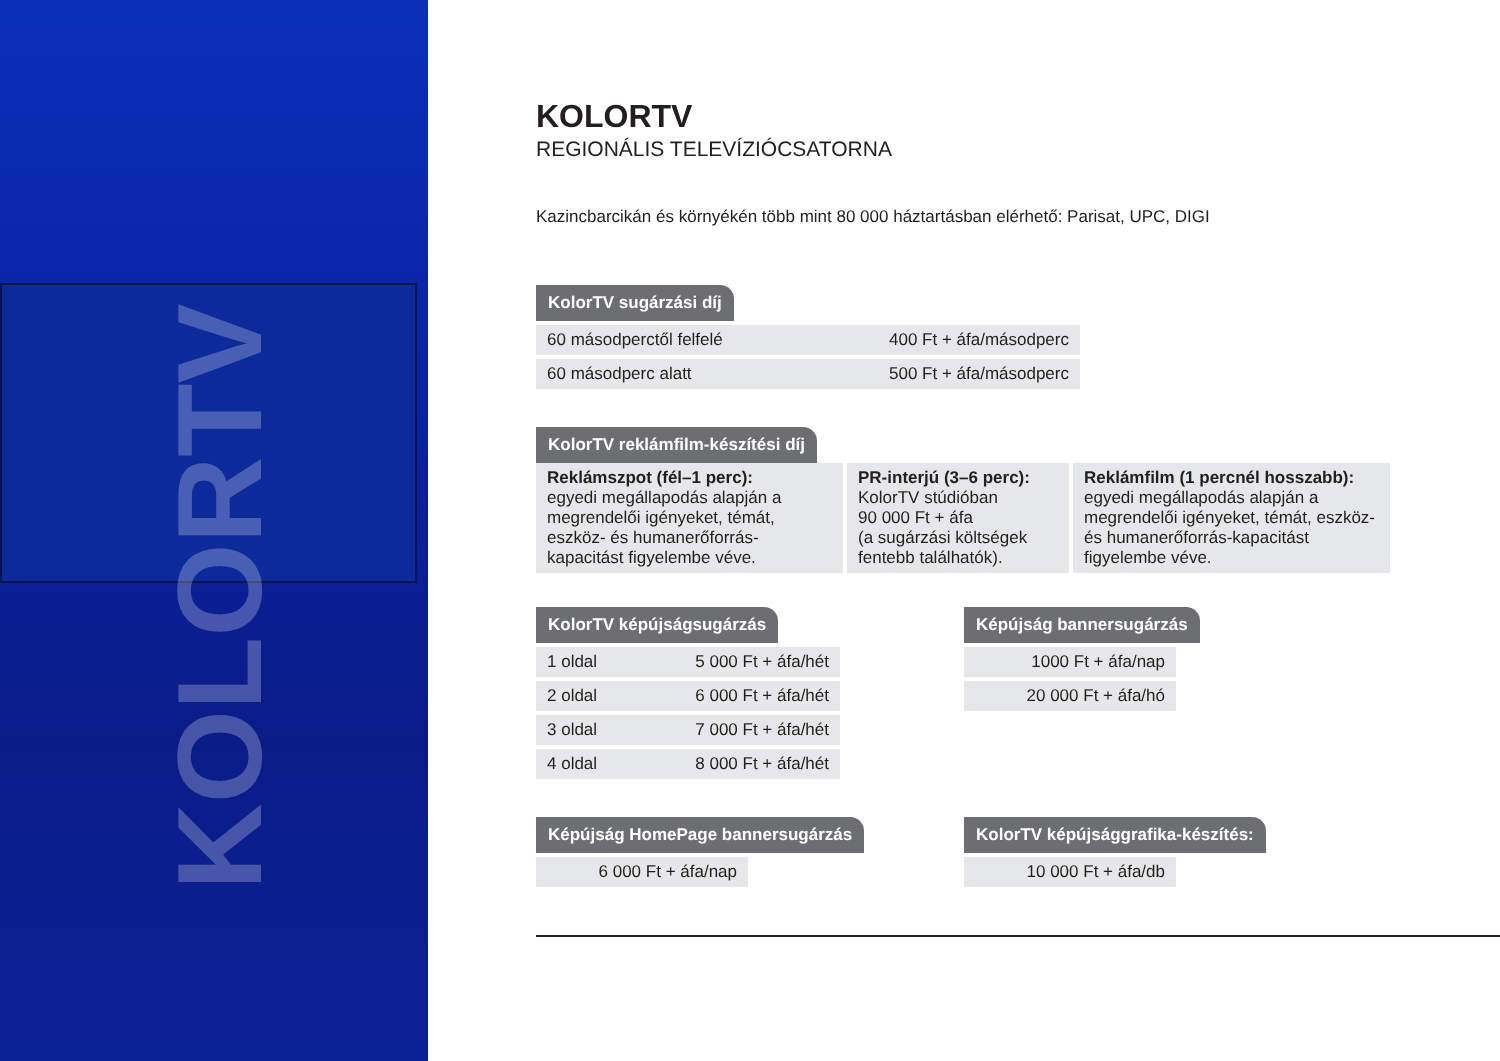KOLORTV
KOLORTV
REGIONÁLIS TELEVÍZIÓCSATORNA
Kazincbarcikán és környékén több mint 80 000 háztartásban elérhető: Parisat, UPC, DIGI
KolorTV sugárzási díj
| 60 másodperctől felfelé | 400 Ft + áfa/másodperc |
| 60 másodperc alatt | 500 Ft + áfa/másodperc |
KolorTV reklámfilm-készítési díj
| Reklámszpot (fél–1 perc): egyedi megállapodás alapján a megrendelői igényeket, témát, eszköz- és humanerőforrás-kapacitást figyelembe véve. | PR-interjú (3–6 perc): KolorTV stúdióban 90 000 Ft + áfa (a sugárzási költségek fentebb találhatók). | Reklámfilm (1 percnél hosszabb): egyedi megállapodás alapján a megrendelői igényeket, témát, eszköz- és humanerőforrás-kapacitást figyelembe véve. |
KolorTV képújságsugárzás
| 1 oldal | 5 000 Ft + áfa/hét |
| 2 oldal | 6 000 Ft + áfa/hét |
| 3 oldal | 7 000 Ft + áfa/hét |
| 4 oldal | 8 000 Ft + áfa/hét |
Képújság bannersugárzás
| 1000 Ft + áfa/nap |
| 20 000 Ft + áfa/hó |
Képújság HomePage bannersugárzás
| 6 000 Ft + áfa/nap |
KolorTV képújsággrafika-készítés:
| 10 000 Ft + áfa/db |